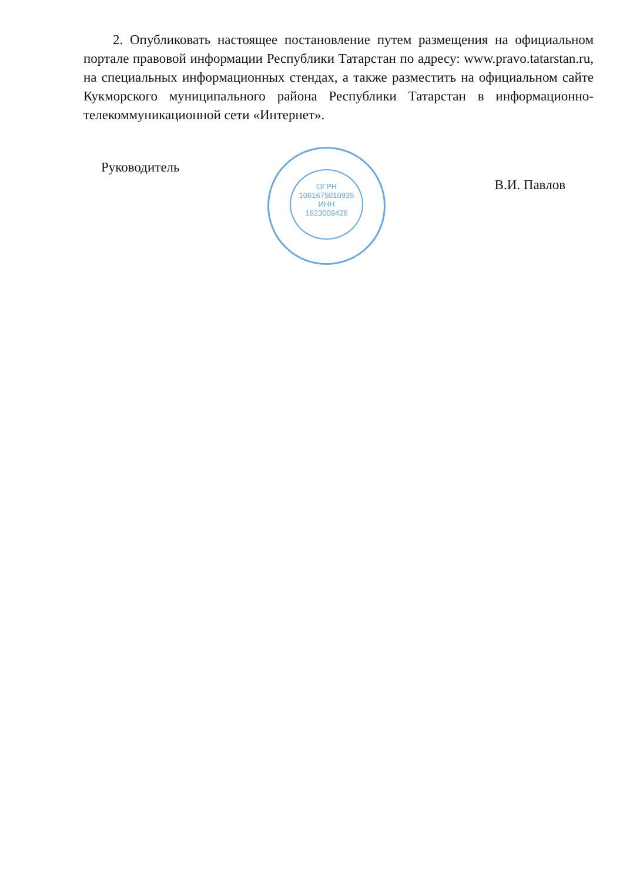2. Опубликовать настоящее постановление путем размещения на официальном портале правовой информации Республики Татарстан по адресу: www.pravo.tatarstan.ru, на специальных информационных стендах, а также разместить на официальном сайте Кукморского муниципального района Республики Татарстан в информационно-телекоммуникационной сети «Интернет».
ОГРН
1061675010935
ИНН
1623009426
Руководитель
В.И. Павлов